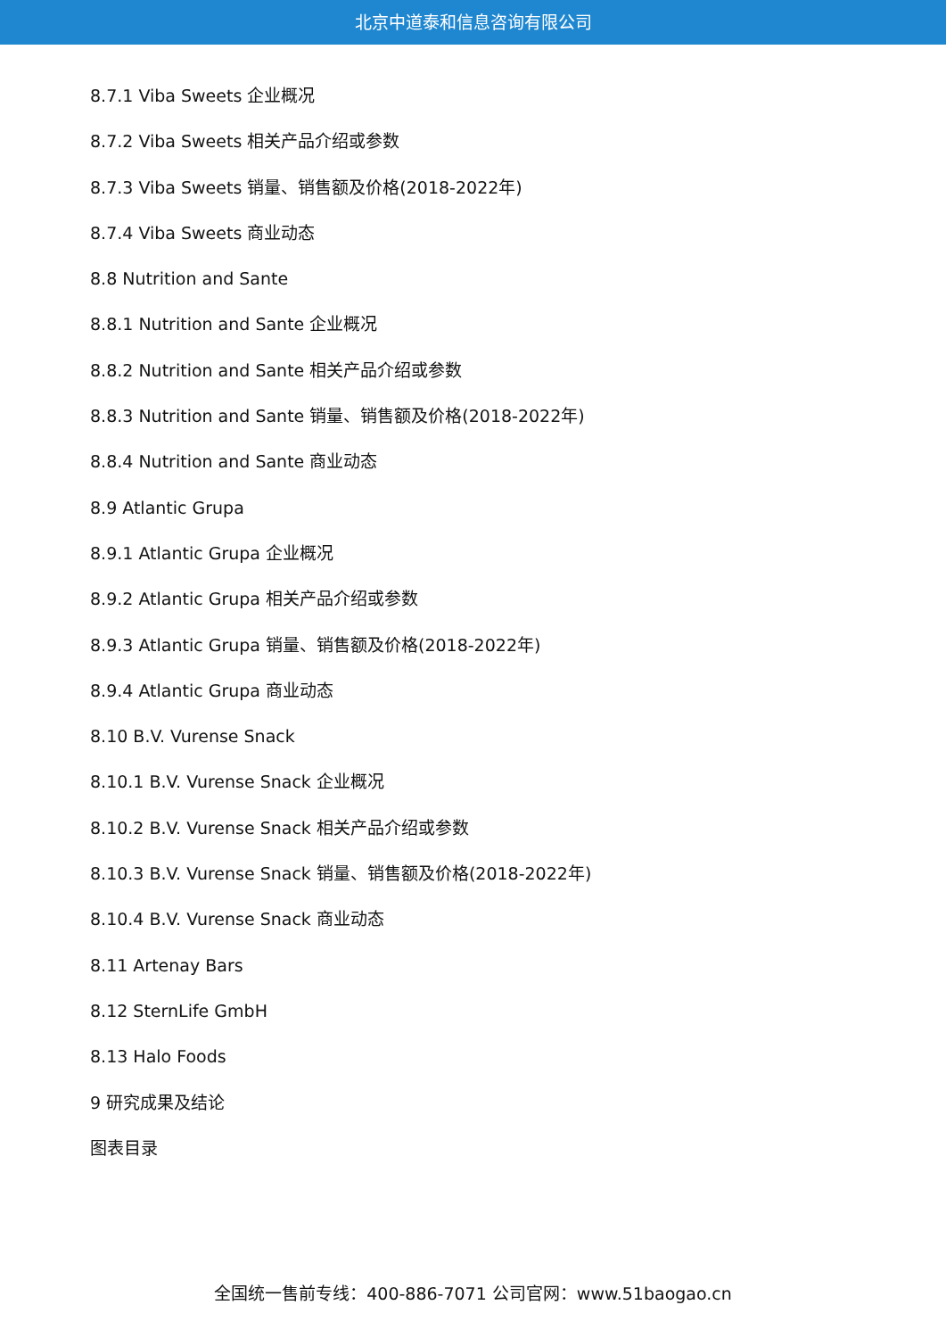北京中道泰和信息咨询有限公司
8.7.1 Viba Sweets 企业概况
8.7.2 Viba Sweets 相关产品介绍或参数
8.7.3 Viba Sweets 销量、销售额及价格(2018-2022年)
8.7.4 Viba Sweets 商业动态
8.8 Nutrition and Sante
8.8.1 Nutrition and Sante 企业概况
8.8.2 Nutrition and Sante 相关产品介绍或参数
8.8.3 Nutrition and Sante 销量、销售额及价格(2018-2022年)
8.8.4 Nutrition and Sante 商业动态
8.9 Atlantic Grupa
8.9.1 Atlantic Grupa 企业概况
8.9.2 Atlantic Grupa 相关产品介绍或参数
8.9.3 Atlantic Grupa 销量、销售额及价格(2018-2022年)
8.9.4 Atlantic Grupa 商业动态
8.10 B.V. Vurense Snack
8.10.1 B.V. Vurense Snack 企业概况
8.10.2 B.V. Vurense Snack 相关产品介绍或参数
8.10.3 B.V. Vurense Snack 销量、销售额及价格(2018-2022年)
8.10.4 B.V. Vurense Snack 商业动态
8.11 Artenay Bars
8.12 SternLife GmbH
8.13 Halo Foods
9 研究成果及结论
图表目录
全国统一售前专线：400-886-7071 公司官网：www.51baogao.cn